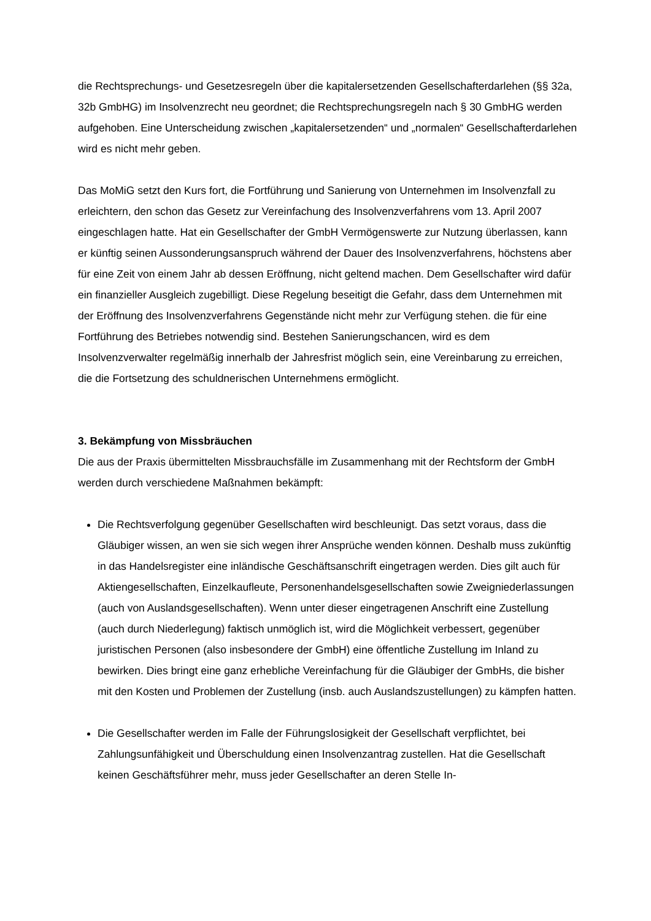die Rechtsprechungs- und Gesetzesregeln über die kapitalersetzenden Gesellschafterdarle­hen (§§ 32a, 32b GmbHG) im Insolvenzrecht neu geordnet; die Rechtsprechungsregeln nach § 30 GmbHG werden aufgehoben. Eine Unterscheidung zwischen „kapitalersetzenden“ und „normalen“ Gesellschafterdarlehen wird es nicht mehr geben.
Das MoMiG setzt den Kurs fort, die Fortführung und Sanierung von Unternehmen im Insol­venzfall zu erleichtern, den schon das Gesetz zur Vereinfachung des Insolvenzverfahrens vom 13. April 2007 eingeschlagen hatte. Hat ein Gesellschafter der GmbH Vermögenswerte zur Nutzung überlassen, kann er künftig seinen Aussonderungsanspruch während der Dauer des Insolvenzverfahrens, höchstens aber für eine Zeit von einem Jahr ab dessen Eröffnung, nicht geltend machen. Dem Gesellschafter wird dafür ein finanzieller Ausgleich zugebilligt. Diese Regelung beseitigt die Gefahr, dass dem Unternehmen mit der Eröffnung des Insol­venzverfahrens Gegenstände nicht mehr zur Verfügung stehen. die für eine Fortführung des Betriebes notwendig sind. Bestehen Sanierungschancen, wird es dem Insolvenzverwalter regelmäßig innerhalb der Jahresfrist möglich sein, eine Vereinbarung zu erreichen, die die Fortsetzung des schuldnerischen Unternehmens ermöglicht.
3. Bekämpfung von Missbräuchen
Die aus der Praxis übermittelten Missbrauchsfälle im Zusammenhang mit der Rechtsform der GmbH werden durch verschiedene Maßnahmen bekämpft:
Die Rechtsverfolgung gegenüber Gesellschaften wird beschleunigt. Das setzt voraus, dass die Gläubiger wissen, an wen sie sich wegen ihrer Ansprüche wenden können. Deshalb muss zukünftig in das Handelsregister eine inländische Geschäftsanschrift ein­getragen werden. Dies gilt auch für Aktiengesellschaften, Einzelkaufleute, Personenhan­delsgesellschaften sowie Zweigniederlassungen (auch von Auslandsgesellschaften). Wenn unter dieser eingetragenen Anschrift eine Zustellung (auch durch Niederlegung) faktisch unmöglich ist, wird die Möglichkeit verbessert, gegenüber juristischen Personen (also insbesondere der GmbH) eine öffentliche Zustellung im Inland zu bewirken. Dies bringt eine ganz erhebliche Vereinfachung für die Gläubiger der GmbHs, die bisher mit den Kosten und Problemen der Zustellung (insb. auch Auslandszustellungen) zu kämp­fen hatten.
Die Gesellschafter werden im Falle der Führungslosigkeit der Gesellschaft verpflichtet, bei Zahlungsunfähigkeit und Überschuldung einen Insolvenzantrag zustellen. Hat die Gesellschaft keinen Geschäftsführer mehr, muss jeder Gesellschafter an deren Stelle In-